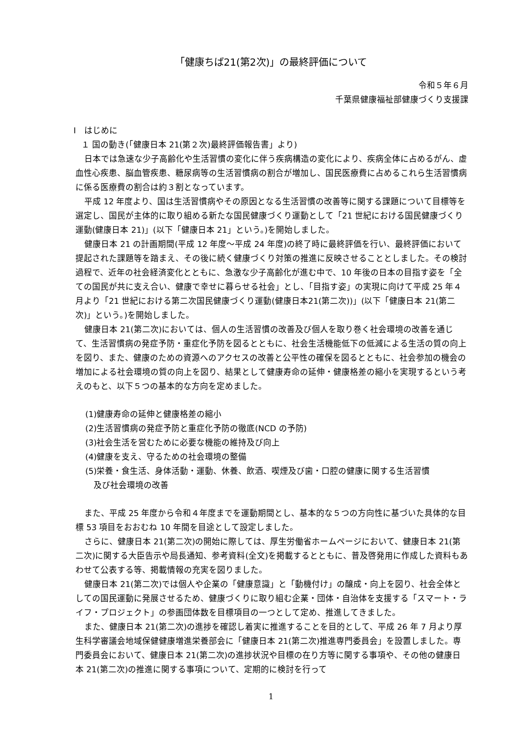「健康ちば21(第2次)」の最終評価について
令和５年６月
千葉県健康福祉部健康づくり支援課
Ⅰ　はじめに
１ 国の動き(「健康日本 21(第２次)最終評価報告書」より)
日本では急速な少子高齢化や生活習慣の変化に伴う疾病構造の変化により、疾病全体に占めるがん、虚血性心疾患、脳血管疾患、糖尿病等の生活習慣病の割合が増加し、国民医療費に占めるこれら生活習慣病に係る医療費の割合は約３割となっています。
平成 12 年度より、国は生活習慣病やその原因となる生活習慣の改善等に関する課題について目標等を選定し、国民が主体的に取り組める新たな国民健康づくり運動として「21 世紀における国民健康づくり運動(健康日本 21)」(以下「健康日本 21」という。)を開始しました。
健康日本 21 の計画期間(平成 12 年度～平成 24 年度)の終了時に最終評価を行い、最終評価において提起された課題等を踏まえ、その後に続く健康づくり対策の推進に反映させることとしました。その検討過程で、近年の社会経済変化とともに、急激な少子高齢化が進む中で、10 年後の日本の目指す姿を「全ての国民が共に支え合い、健康で幸せに暮らせる社会」とし、「目指す姿」の実現に向けて平成 25 年４月より「21 世紀における第二次国民健康づくり運動(健康日本21(第二次))」(以下「健康日本 21(第二次)」という。)を開始しました。
健康日本 21(第二次)においては、個人の生活習慣の改善及び個人を取り巻く社会環境の改善を通じて、生活習慣病の発症予防・重症化予防を図るとともに、社会生活機能低下の低減による生活の質の向上を図り、また、健康のための資源へのアクセスの改善と公平性の確保を図るとともに、社会参加の機会の増加による社会環境の質の向上を図り、結果として健康寿命の延伸・健康格差の縮小を実現するという考えのもと、以下５つの基本的な方向を定めました。
(1)健康寿命の延伸と健康格差の縮小
(2)生活習慣病の発症予防と重症化予防の徹底(NCD の予防)
(3)社会生活を営むために必要な機能の維持及び向上
(4)健康を支え、守るための社会環境の整備
(5)栄養・食生活、身体活動・運動、休養、飲酒、喫煙及び歯・口腔の健康に関する生活習慣
　及び社会環境の改善
また、平成 25 年度から令和４年度までを運動期間とし、基本的な５つの方向性に基づいた具体的な目標 53 項目をおおむね 10 年間を目途として設定しました。
さらに、健康日本 21(第二次)の開始に際しては、厚生労働省ホームページにおいて、健康日本 21(第二次)に関する大臣告示や局長通知、参考資料(全文)を掲載するとともに、普及啓発用に作成した資料もあわせて公表する等、掲載情報の充実を図りました。
健康日本 21(第二次)では個人や企業の「健康意識」と「動機付け」の醸成・向上を図り、社会全体としての国民運動に発展させるため、健康づくりに取り組む企業・団体・自治体を支援する「スマート・ライフ・プロジェクト」の参画団体数を目標項目の一つとして定め、推進してきました。
また、健康日本 21(第二次)の進捗を確認し着実に推進することを目的として、平成 26 年 7 月より厚生科学審議会地域保健健康増進栄養部会に「健康日本 21(第二次)推進専門委員会」を設置しました。専門委員会において、健康日本 21(第二次)の進捗状況や目標の在り方等に関する事項や、その他の健康日本 21(第二次)の推進に関する事項について、定期的に検討を行って
1